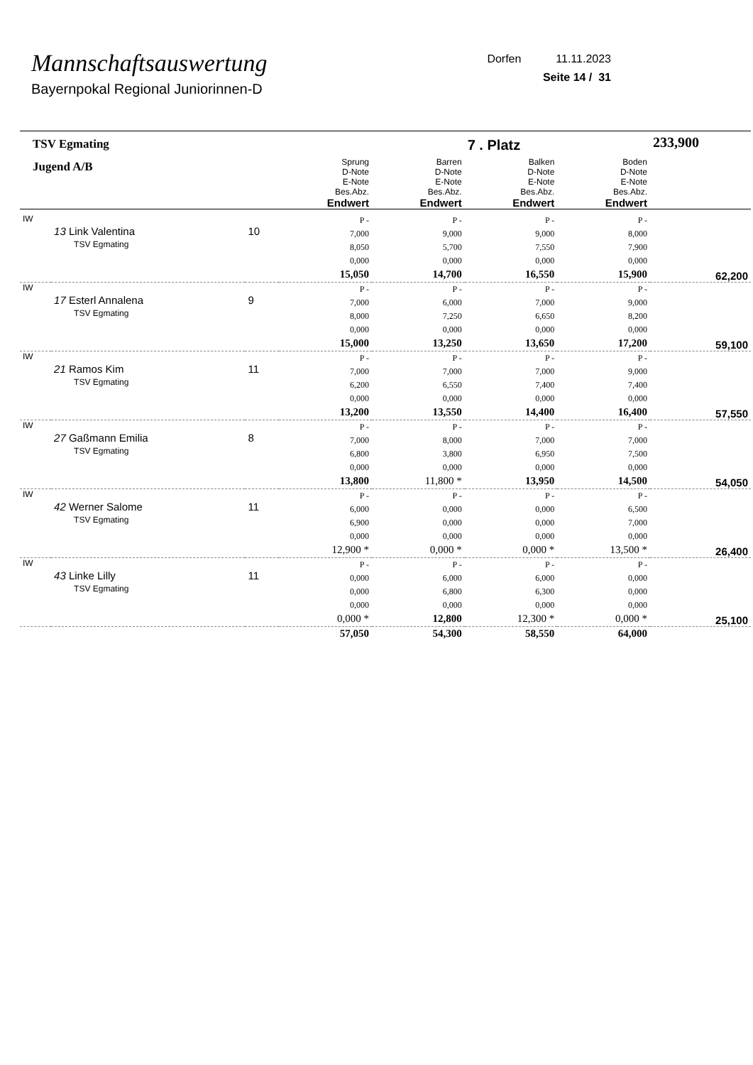Mannschaftsauswertung
Bayernpokal Regional Juniorinnen-D
Dorfen 11.11.2023
Seite 14 / 31
| TSV Egmating | | | | | 7 . Platz | | 233,900 |
| Jugend A/B | | | Sprung D-Note E-Note Bes.Abz. Endwert | Barren D-Note E-Note Bes.Abz. Endwert | Balken D-Note E-Note Bes.Abz. Endwert | Boden D-Note E-Note Bes.Abz. Endwert | |
| IW | 13 Link Valentina TSV Egmating | 10 | P - 7,000 8,050 0,000 15,050 | P - 9,000 5,700 0,000 14,700 | P - 9,000 7,550 0,000 16,550 | P - 8,000 7,900 0,000 15,900 | 62,200 |
| IW | 17 Esterl Annalena TSV Egmating | 9 | P - 7,000 8,000 0,000 15,000 | P - 6,000 7,250 0,000 13,250 | P - 7,000 6,650 0,000 13,650 | P - 9,000 8,200 0,000 17,200 | 59,100 |
| IW | 21 Ramos Kim TSV Egmating | 11 | P - 7,000 6,200 0,000 13,200 | P - 7,000 6,550 0,000 13,550 | P - 7,000 7,400 0,000 14,400 | P - 9,000 7,400 0,000 16,400 | 57,550 |
| IW | 27 Gaßmann Emilia TSV Egmating | 8 | P - 7,000 6,800 0,000 13,800 | P - 8,000 3,800 0,000 11,800 * | P - 7,000 6,950 0,000 13,950 | P - 7,000 7,500 0,000 14,500 | 54,050 |
| IW | 42 Werner Salome TSV Egmating | 11 | P - 6,000 6,900 0,000 12,900 * | P - 0,000 0,000 0,000 0,000 * | P - 0,000 0,000 0,000 0,000 * | P - 6,500 7,000 0,000 13,500 * | 26,400 |
| IW | 43 Linke Lilly TSV Egmating | 11 | P - 0,000 0,000 0,000 0,000 * | P - 6,000 6,800 0,000 12,800 | P - 6,000 6,300 0,000 12,300 * | P - 0,000 0,000 0,000 0,000 * | 25,100 |
| | | | 57,050 | 54,300 | 58,550 | 64,000 | |